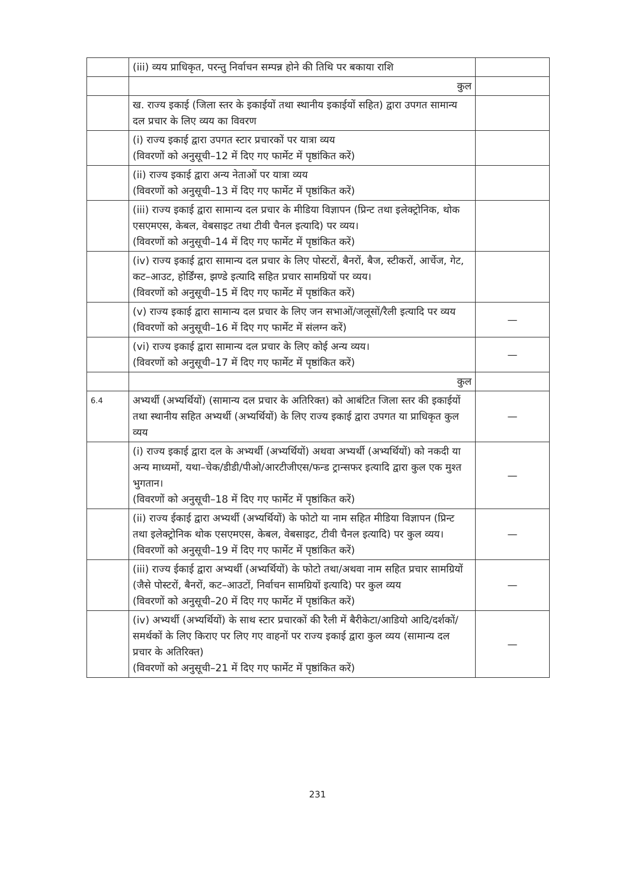| | (iii) व्यय प्राधिकृत, परन्तु निर्वाचन सम्पन्न होने की तिथि पर बकाया राशि | |
| | कुल | |
| | ख. राज्य इकाई (जिला स्तर के इकाईयों तथा स्थानीय इकाईयों सहित) द्वारा उपगत सामान्य दल प्रचार के लिए व्यय का विवरण | |
| | (i) राज्य इकाई द्वारा उपगत स्टार प्रचारकों पर यात्रा व्यय (विवरणों को अनुसूची–12 में दिए गए फार्मेट में पृष्ठांकित करें) | |
| | (ii) राज्य इकाई द्वारा अन्य नेताओं पर यात्रा व्यय (विवरणों को अनुसूची–13 में दिए गए फार्मेट में पृष्ठांकित करें) | |
| | (iii) राज्य इकाई द्वारा सामान्य दल प्रचार के मीडिया विज्ञापन (प्रिन्ट तथा इलेक्ट्रोनिक, थोक एसएमएस, केबल, वेबसाइट तथा टीवी चैनल इत्यादि) पर व्यय। (विवरणों को अनुसूची–14 में दिए गए फार्मेट में पृष्ठांकित करें) | |
| | (iv) राज्य इकाई द्वारा सामान्य दल प्रचार के लिए पोस्टरों, बैनरों, बैज, स्टीकरों, आर्चेज, गेट, कट–आउट, होर्डिंग्स, झण्डे इत्यादि सहित प्रचार सामग्रियों पर व्यय। (विवरणों को अनुसूची–15 में दिए गए फार्मेट में पृष्ठांकित करें) | |
| | (v) राज्य इकाई द्वारा सामान्य दल प्रचार के लिए जन सभाओं/जलूसों/रैली इत्यादि पर व्यय (विवरणों को अनुसूची–16 में दिए गए फार्मेट में संलग्न करें) | — |
| | (vi) राज्य इकाई द्वारा सामान्य दल प्रचार के लिए कोई अन्य व्यय। (विवरणों को अनुसूची–17 में दिए गए फार्मेट में पृष्ठांकित करें) | — |
| | कुल | |
| 6.4 | अभ्यर्थी (अभ्यर्थियों) (सामान्य दल प्रचार के अतिरिक्त) को आबंटित जिला स्तर की इकाईयों तथा स्थानीय सहित अभ्यर्थी (अभ्यर्थियों) के लिए राज्य इकाई द्वारा उपगत या प्राधिकृत कुल व्यय | — |
| | (i) राज्य इकाई द्वारा दल के अभ्यर्थी (अभ्यर्थियों) अथवा अभ्यर्थी (अभ्यर्थियों) को नकदी या अन्य माध्यमों, यथा–चेक/डीडी/पीओ/आरटीजीएस/फन्ड ट्रान्सफर इत्यादि द्वारा कुल एक मुश्त भुगतान। (विवरणों को अनुसूची–18 में दिए गए फार्मेट में पृष्ठांकित करें) | — |
| | (ii) राज्य ईकाई द्वारा अभ्यर्थी (अभ्यर्थियों) के फोटो या नाम सहित मीडिया विज्ञापन (प्रिन्ट तथा इलेक्ट्रोनिक थोक एसएमएस, केबल, वेबसाइट, टीवी चैनल इत्यादि) पर कुल व्यय। (विवरणों को अनुसूची–19 में दिए गए फार्मेट में पृष्ठांकित करें) | — |
| | (iii) राज्य ईकाई द्वारा अभ्यर्थी (अभ्यर्थियों) के फोटो तथा/अथवा नाम सहित प्रचार सामग्रियों (जैसे पोस्टरों, बैनरों, कट–आउटों, निर्वाचन सामग्रियों इत्यादि) पर कुल व्यय (विवरणों को अनुसूची–20 में दिए गए फार्मेट में पृष्ठांकित करें) | — |
| | (iv) अभ्यर्थी (अभ्यर्थियों) के साथ स्टार प्रचारकों की रैली में बैरीकेटा/आडियो आदि/दर्शकों/समर्थकों के लिए किराए पर लिए गए वाहनों पर राज्य इकाई द्वारा कुल व्यय (सामान्य दल प्रचार के अतिरिक्त) (विवरणों को अनुसूची–21 में दिए गए फार्मेट में पृष्ठांकित करें) | — |
231